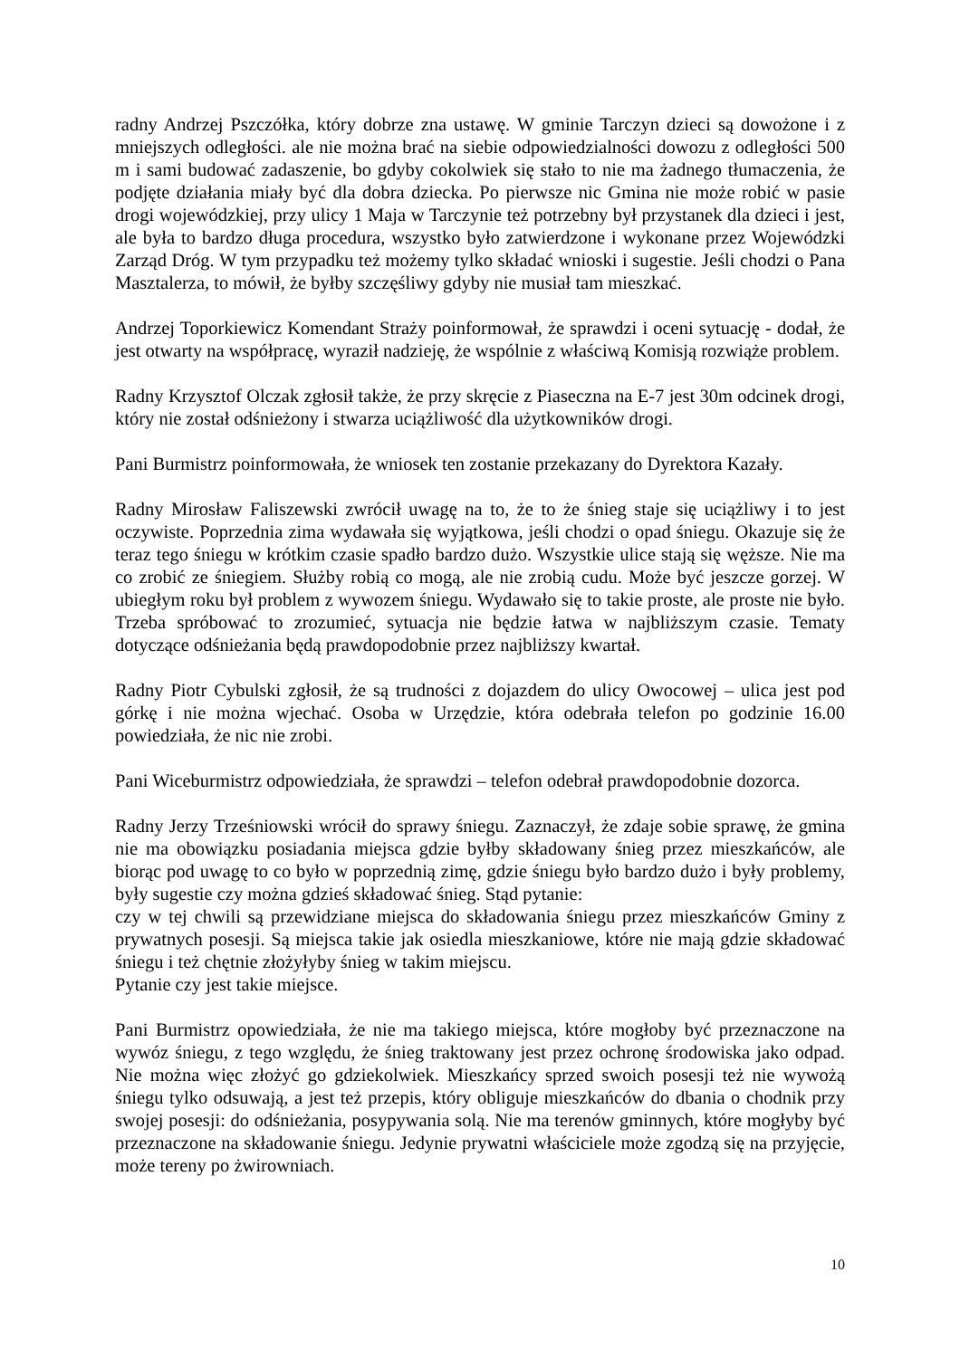radny Andrzej Pszczółka, który dobrze zna ustawę. W gminie Tarczyn dzieci są dowożone i z mniejszych odległości. ale nie można brać na siebie odpowiedzialności dowozu z odległości 500 m i sami budować zadaszenie, bo gdyby cokolwiek się stało to nie ma żadnego tłumaczenia, że podjęte działania miały być dla dobra dziecka. Po pierwsze nic Gmina nie może robić w pasie drogi wojewódzkiej, przy ulicy 1 Maja w Tarczynie też potrzebny był przystanek dla dzieci i jest, ale była to bardzo długa procedura, wszystko było zatwierdzone i wykonane przez Wojewódzki Zarząd Dróg. W tym przypadku też możemy tylko składać wnioski i sugestie. Jeśli chodzi o Pana Masztalerza, to mówił, że byłby szczęśliwy gdyby nie musiał tam mieszkać.
Andrzej Toporkiewicz Komendant Straży poinformował, że sprawdzi i oceni sytuację - dodał, że jest otwarty na współpracę, wyraził nadzieję, że wspólnie z właściwą Komisją rozwiąże problem.
Radny Krzysztof Olczak zgłosił także, że przy skręcie z Piaseczna na E-7 jest 30m odcinek drogi, który nie został odśnieżony i stwarza uciążliwość dla użytkowników drogi.
Pani Burmistrz poinformowała, że wniosek ten zostanie przekazany do Dyrektora Kazały.
Radny Mirosław Faliszewski zwrócił uwagę na to, że to że śnieg staje się uciążliwy i to jest oczywiste. Poprzednia zima wydawała się wyjątkowa, jeśli chodzi o opad śniegu. Okazuje się że teraz tego śniegu w krótkim czasie spadło bardzo dużo. Wszystkie ulice stają się węższe. Nie ma co zrobić ze śniegiem. Służby robią co mogą, ale nie zrobią cudu. Może być jeszcze gorzej. W ubiegłym roku był problem z wywozem śniegu. Wydawało się to takie proste, ale proste nie było. Trzeba spróbować to zrozumieć, sytuacja nie będzie łatwa w najbliższym czasie. Tematy dotyczące odśnieżania będą prawdopodobnie przez najbliższy kwartał.
Radny Piotr Cybulski zgłosił, że są trudności z dojazdem do ulicy Owocowej – ulica jest pod górkę i nie można wjechać. Osoba w Urzędzie, która odebrała telefon po godzinie 16.00 powiedziała, że nic nie zrobi.
Pani Wiceburmistrz odpowiedziała, że sprawdzi – telefon odebrał prawdopodobnie dozorca.
Radny Jerzy Trześniowski wrócił do sprawy śniegu. Zaznaczył, że zdaje sobie sprawę, że gmina nie ma obowiązku posiadania miejsca gdzie byłby składowany śnieg przez mieszkańców, ale biorąc pod uwagę to co było w poprzednią zimę, gdzie śniegu było bardzo dużo i były problemy, były sugestie czy można gdzieś składować śnieg. Stąd pytanie:
czy w tej chwili są przewidziane miejsca do składowania śniegu przez mieszkańców Gminy z prywatnych posesji. Są miejsca takie jak osiedla mieszkaniowe, które nie mają gdzie składować śniegu i też chętnie złożyłyby śnieg w takim miejscu.
Pytanie czy jest takie miejsce.
Pani Burmistrz opowiedziała, że nie ma takiego miejsca, które mogłoby być przeznaczone na wywóz śniegu, z tego względu, że śnieg traktowany jest przez ochronę środowiska jako odpad. Nie można więc złożyć go gdziekolwiek. Mieszkańcy sprzed swoich posesji też nie wywożą śniegu tylko odsuwają, a jest też przepis, który obliguje mieszkańców do dbania o chodnik przy swojej posesji: do odśnieżania, posypywania solą. Nie ma terenów gminnych, które mogłyby być przeznaczone na składowanie śniegu. Jedynie prywatni właściciele może zgodzą się na przyjęcie, może tereny po żwirowniach.
10